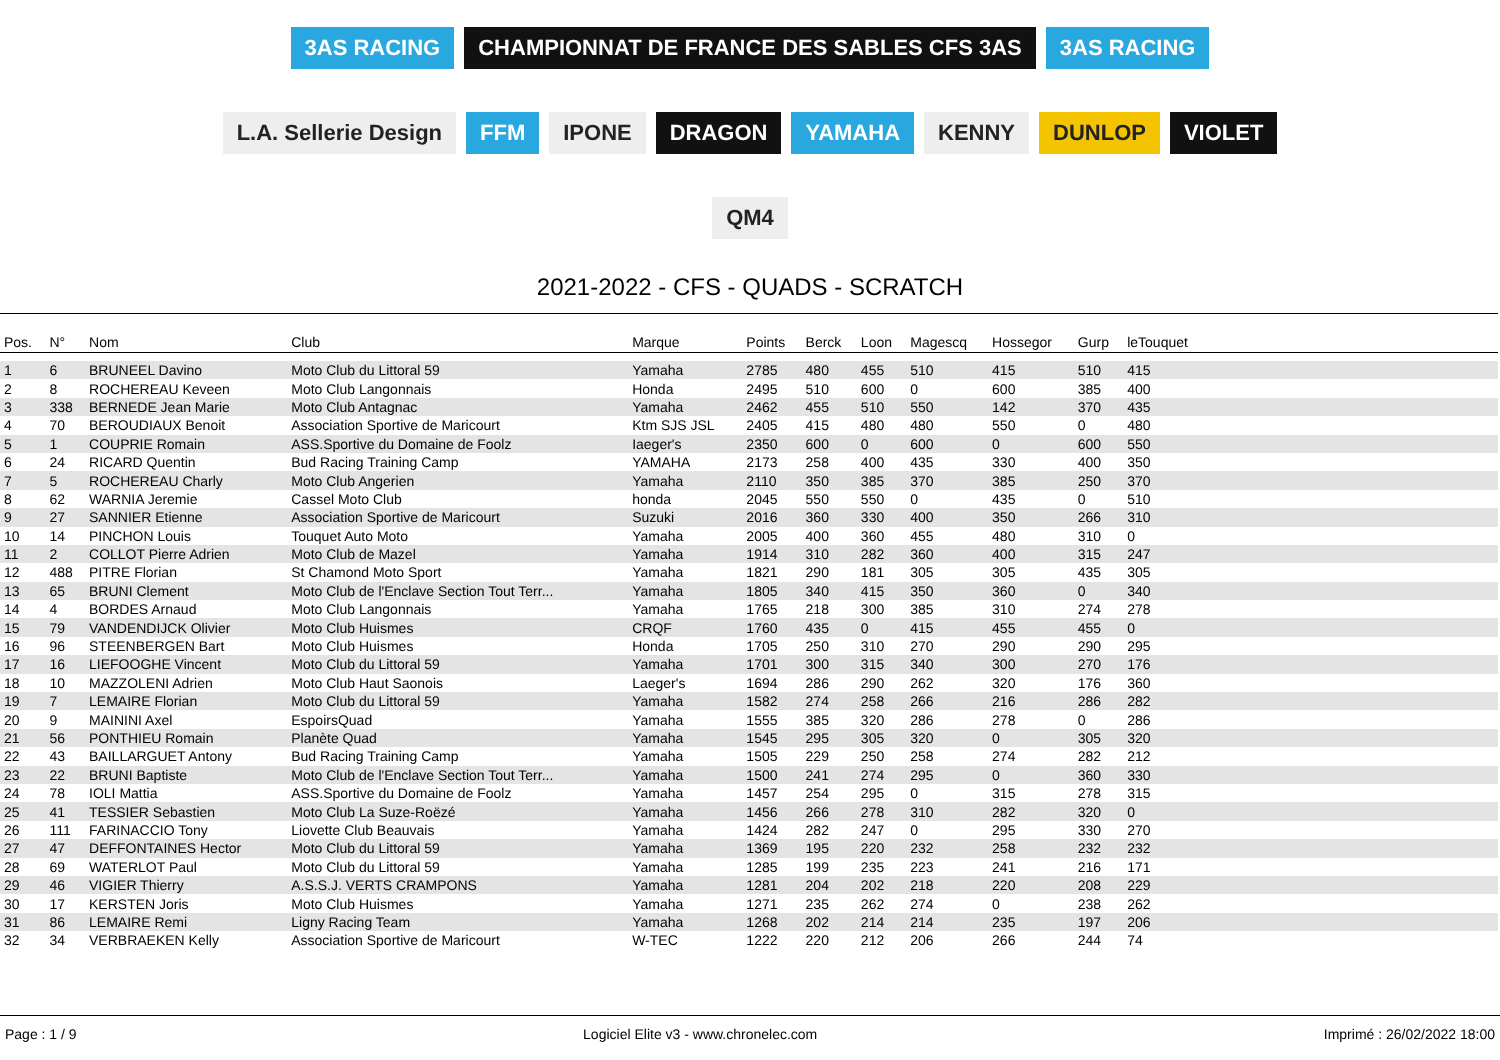3AS RACING CHAMPIONNAT DE FRANCE DES SABLES CFS 3AS 3AS RACING L.A. Sellerie Design FFM IPONE DRAGON YAMAHA KENNY DUNLOP VIOLET QM4
2021-2022 - CFS - QUADS - SCRATCH
| Pos. | N° | Nom | Club | Marque | Points | Berck | Loon | Magescq | Hossegor | Gurp | leTouquet | |
| --- | --- | --- | --- | --- | --- | --- | --- | --- | --- | --- | --- | --- |
| 1 | 6 | BRUNEEL Davino | Moto Club du Littoral 59 | Yamaha | 2785 | 480 | 455 | 510 | 415 | 510 | 415 | |
| 2 | 8 | ROCHEREAU Keveen | Moto Club Langonnais | Honda | 2495 | 510 | 600 | 0 | 600 | 385 | 400 | |
| 3 | 338 | BERNEDE Jean Marie | Moto Club Antagnac | Yamaha | 2462 | 455 | 510 | 550 | 142 | 370 | 435 | |
| 4 | 70 | BEROUDIAUX Benoit | Association Sportive de Maricourt | Ktm SJS JSL | 2405 | 415 | 480 | 480 | 550 | 0 | 480 | |
| 5 | 1 | COUPRIE Romain | ASS.Sportive du Domaine de Foolz | Iaeger's | 2350 | 600 | 0 | 600 | 0 | 600 | 550 | |
| 6 | 24 | RICARD Quentin | Bud Racing Training Camp | YAMAHA | 2173 | 258 | 400 | 435 | 330 | 400 | 350 | |
| 7 | 5 | ROCHEREAU Charly | Moto Club Angerien | Yamaha | 2110 | 350 | 385 | 370 | 385 | 250 | 370 | |
| 8 | 62 | WARNIA Jeremie | Cassel Moto Club | honda | 2045 | 550 | 550 | 0 | 435 | 0 | 510 | |
| 9 | 27 | SANNIER Etienne | Association Sportive de Maricourt | Suzuki | 2016 | 360 | 330 | 400 | 350 | 266 | 310 | |
| 10 | 14 | PINCHON Louis | Touquet Auto Moto | Yamaha | 2005 | 400 | 360 | 455 | 480 | 310 | 0 | |
| 11 | 2 | COLLOT Pierre Adrien | Moto Club de Mazel | Yamaha | 1914 | 310 | 282 | 360 | 400 | 315 | 247 | |
| 12 | 488 | PITRE Florian | St Chamond Moto Sport | Yamaha | 1821 | 290 | 181 | 305 | 305 | 435 | 305 | |
| 13 | 65 | BRUNI Clement | Moto Club de l'Enclave Section Tout Terr... | Yamaha | 1805 | 340 | 415 | 350 | 360 | 0 | 340 | |
| 14 | 4 | BORDES Arnaud | Moto Club Langonnais | Yamaha | 1765 | 218 | 300 | 385 | 310 | 274 | 278 | |
| 15 | 79 | VANDENDIJCK Olivier | Moto Club Huismes | CRQF | 1760 | 435 | 0 | 415 | 455 | 455 | 0 | |
| 16 | 96 | STEENBERGEN Bart | Moto Club Huismes | Honda | 1705 | 250 | 310 | 270 | 290 | 290 | 295 | |
| 17 | 16 | LIEFOOGHE Vincent | Moto Club du Littoral 59 | Yamaha | 1701 | 300 | 315 | 340 | 300 | 270 | 176 | |
| 18 | 10 | MAZZOLENI Adrien | Moto Club Haut Saonois | Laeger's | 1694 | 286 | 290 | 262 | 320 | 176 | 360 | |
| 19 | 7 | LEMAIRE Florian | Moto Club du Littoral 59 | Yamaha | 1582 | 274 | 258 | 266 | 216 | 286 | 282 | |
| 20 | 9 | MAININI Axel | EspoirsQuad | Yamaha | 1555 | 385 | 320 | 286 | 278 | 0 | 286 | |
| 21 | 56 | PONTHIEU Romain | Planète Quad | Yamaha | 1545 | 295 | 305 | 320 | 0 | 305 | 320 | |
| 22 | 43 | BAILLARGUET Antony | Bud Racing Training Camp | Yamaha | 1505 | 229 | 250 | 258 | 274 | 282 | 212 | |
| 23 | 22 | BRUNI Baptiste | Moto Club de l'Enclave Section Tout Terr... | Yamaha | 1500 | 241 | 274 | 295 | 0 | 360 | 330 | |
| 24 | 78 | IOLI Mattia | ASS.Sportive du Domaine de Foolz | Yamaha | 1457 | 254 | 295 | 0 | 315 | 278 | 315 | |
| 25 | 41 | TESSIER Sebastien | Moto Club La Suze-Roëzé | Yamaha | 1456 | 266 | 278 | 310 | 282 | 320 | 0 | |
| 26 | 111 | FARINACCIO Tony | Liovette Club Beauvais | Yamaha | 1424 | 282 | 247 | 0 | 295 | 330 | 270 | |
| 27 | 47 | DEFFONTAINES Hector | Moto Club du Littoral 59 | Yamaha | 1369 | 195 | 220 | 232 | 258 | 232 | 232 | |
| 28 | 69 | WATERLOT Paul | Moto Club du Littoral 59 | Yamaha | 1285 | 199 | 235 | 223 | 241 | 216 | 171 | |
| 29 | 46 | VIGIER Thierry | A.S.S.J. VERTS CRAMPONS | Yamaha | 1281 | 204 | 202 | 218 | 220 | 208 | 229 | |
| 30 | 17 | KERSTEN Joris | Moto Club Huismes | Yamaha | 1271 | 235 | 262 | 274 | 0 | 238 | 262 | |
| 31 | 86 | LEMAIRE Remi | Ligny Racing Team | Yamaha | 1268 | 202 | 214 | 214 | 235 | 197 | 206 | |
| 32 | 34 | VERBRAEKEN Kelly | Association Sportive de Maricourt | W-TEC | 1222 | 220 | 212 | 206 | 266 | 244 | 74 | |
Page : 1 / 9 Logiciel Elite v3 - www.chronelec.com Imprimé : 26/02/2022 18:00